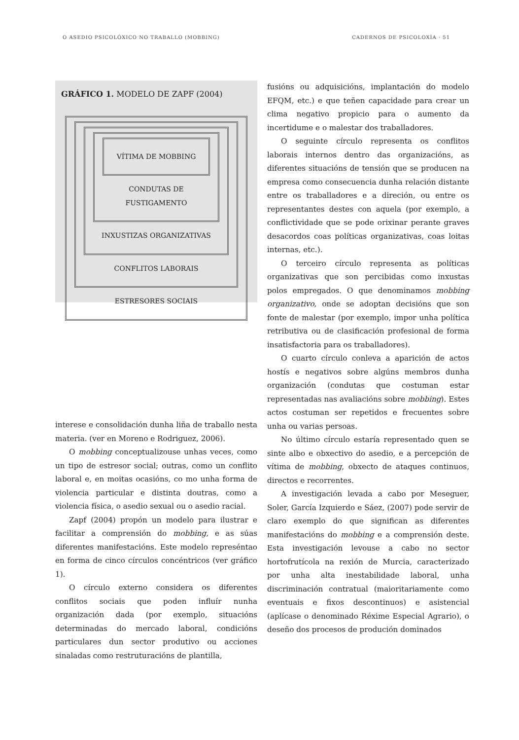O ASEDIO PSICOLÓXICO NO TRABALLO (MOBBING) CADERNOS DE PSICOLOXÍA · 51
GRÁFICO 1. MODELO DE ZAPF (2004)
VÍTIMA DE MOBBING
CONDUTAS DE FUSTIGAMENTO
INXUSTIZAS ORGANIZATIVAS
CONFLITOS LABORAIS
ESTRESORES SOCIAIS
interese e consolidación dunha liña de traballo nesta materia. (ver en Moreno e Rodriguez, 2006).
O mobbing conceptualizouse unhas veces, como un tipo de estresor social; outras, como un conflito laboral e, en moitas ocasións, co mo unha forma de violencia particular e distinta doutras, como a violencia física, o asedio sexual ou o asedio racial.
Zapf (2004) propón un modelo para ilustrar e facilitar a comprensión do mobbing, e as súas diferentes manifestacións. Este modelo represéntao en forma de cinco círculos concéntricos (ver gráfico 1).
O círculo externo considera os diferentes conflitos sociais que poden influír nunha organización dada (por exemplo, situacións determinadas do mercado laboral, condicións particulares dun sector produtivo ou acciones sinaladas como restruturacións de plantilla,
fusións ou adquisicións, implantación do modelo EFQM, etc.) e que teñen capacidade para crear un clima negativo propicio para o aumento da incertidume e o malestar dos traballadores.
O seguinte círculo representa os conflitos laborais internos dentro das organizacións, as diferentes situacións de tensión que se producen na empresa como consecuencia dunha relación distante entre os traballadores e a direción, ou entre os representantes destes con aquela (por exemplo, a conflictividade que se pode orixinar perante graves desacordos coas políticas organizativas, coas loitas internas, etc.).
O terceiro círculo representa as políticas organizativas que son percibidas como inxustas polos empregados. O que denominamos mobbing organizativo, onde se adoptan decisións que son fonte de malestar (por exemplo, impor unha política retributiva ou de clasificación profesional de forma insatisfactoria para os traballadores).
O cuarto círculo conleva a aparición de actos hostís e negativos sobre algúns membros dunha organización (condutas que costuman estar representadas nas avaliacións sobre mobbing). Estes actos costuman ser repetidos e frecuentes sobre unha ou varias persoas.
No último círculo estaría representado quen se sinte albo e obxectivo do asedio, e a percepción de vítima de mobbing, obxecto de ataques continuos, directos e recorrentes.
A investigación levada a cabo por Meseguer, Soler, García Izquierdo e Sáez, (2007) pode servir de claro exemplo do que significan as diferentes manifestacións do mobbing e a comprensión deste. Esta investigación levouse a cabo no sector hortofrutícola na rexión de Murcia, caracterizado por unha alta inestabilidade laboral, unha discriminación contratual (maioritariamente como eventuais e fixos descontinuos) e asistencial (aplícase o denominado Réxime Especial Agrario), o deseño dos procesos de produción dominados